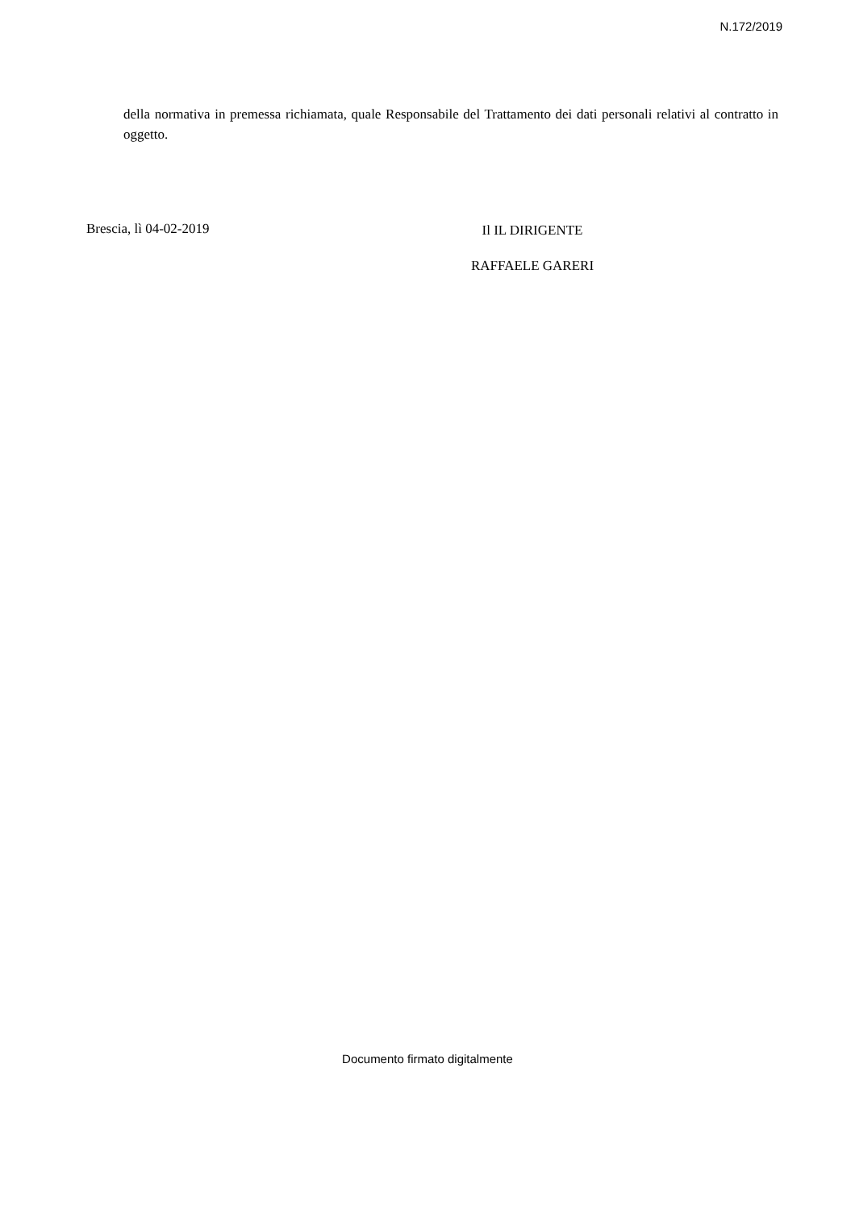N.172/2019
della normativa in premessa richiamata, quale Responsabile del Trattamento dei dati personali relativi al contratto in oggetto.
Brescia, lì 04-02-2019
Il IL DIRIGENTE
RAFFAELE GARERI
Documento firmato digitalmente